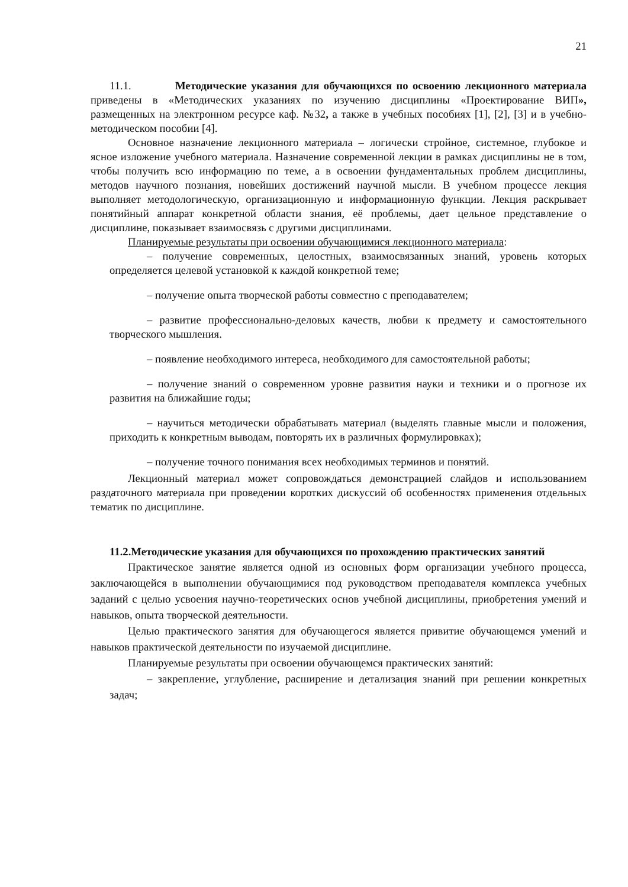21
11.1. Методические указания для обучающихся по освоению лекционного материала приведены в «Методических указаниях по изучению дисциплины «Проектирование ВИП», размещенных на электронном ресурсе каф. №32, а также в учебных пособиях [1], [2], [3] и в учебно-методическом пособии [4].
Основное назначение лекционного материала – логически стройное, системное, глубокое и ясное изложение учебного материала. Назначение современной лекции в рамках дисциплины не в том, чтобы получить всю информацию по теме, а в освоении фундаментальных проблем дисциплины, методов научного познания, новейших достижений научной мысли. В учебном процессе лекция выполняет методологическую, организационную и информационную функции. Лекция раскрывает понятийный аппарат конкретной области знания, её проблемы, дает цельное представление о дисциплине, показывает взаимосвязь с другими дисциплинами.
Планируемые результаты при освоении обучающимися лекционного материала:
– получение современных, целостных, взаимосвязанных знаний, уровень которых определяется целевой установкой к каждой конкретной теме;
– получение опыта творческой работы совместно с преподавателем;
– развитие профессионально-деловых качеств, любви к предмету и самостоятельного творческого мышления.
– появление необходимого интереса, необходимого для самостоятельной работы;
– получение знаний о современном уровне развития науки и техники и о прогнозе их развития на ближайшие годы;
– научиться методически обрабатывать материал (выделять главные мысли и положения, приходить к конкретным выводам, повторять их в различных формулировках);
– получение точного понимания всех необходимых терминов и понятий.
Лекционный материал может сопровождаться демонстрацией слайдов и использованием раздаточного материала при проведении коротких дискуссий об особенностях применения отдельных тематик по дисциплине.
11.2.Методические указания для обучающихся по прохождению практических занятий
Практическое занятие является одной из основных форм организации учебного процесса, заключающейся в выполнении обучающимися под руководством преподавателя комплекса учебных заданий с целью усвоения научно-теоретических основ учебной дисциплины, приобретения умений и навыков, опыта творческой деятельности.
Целью практического занятия для обучающегося является привитие обучающемся умений и навыков практической деятельности по изучаемой дисциплине.
Планируемые результаты при освоении обучающемся практических занятий:
– закрепление, углубление, расширение и детализация знаний при решении конкретных задач;